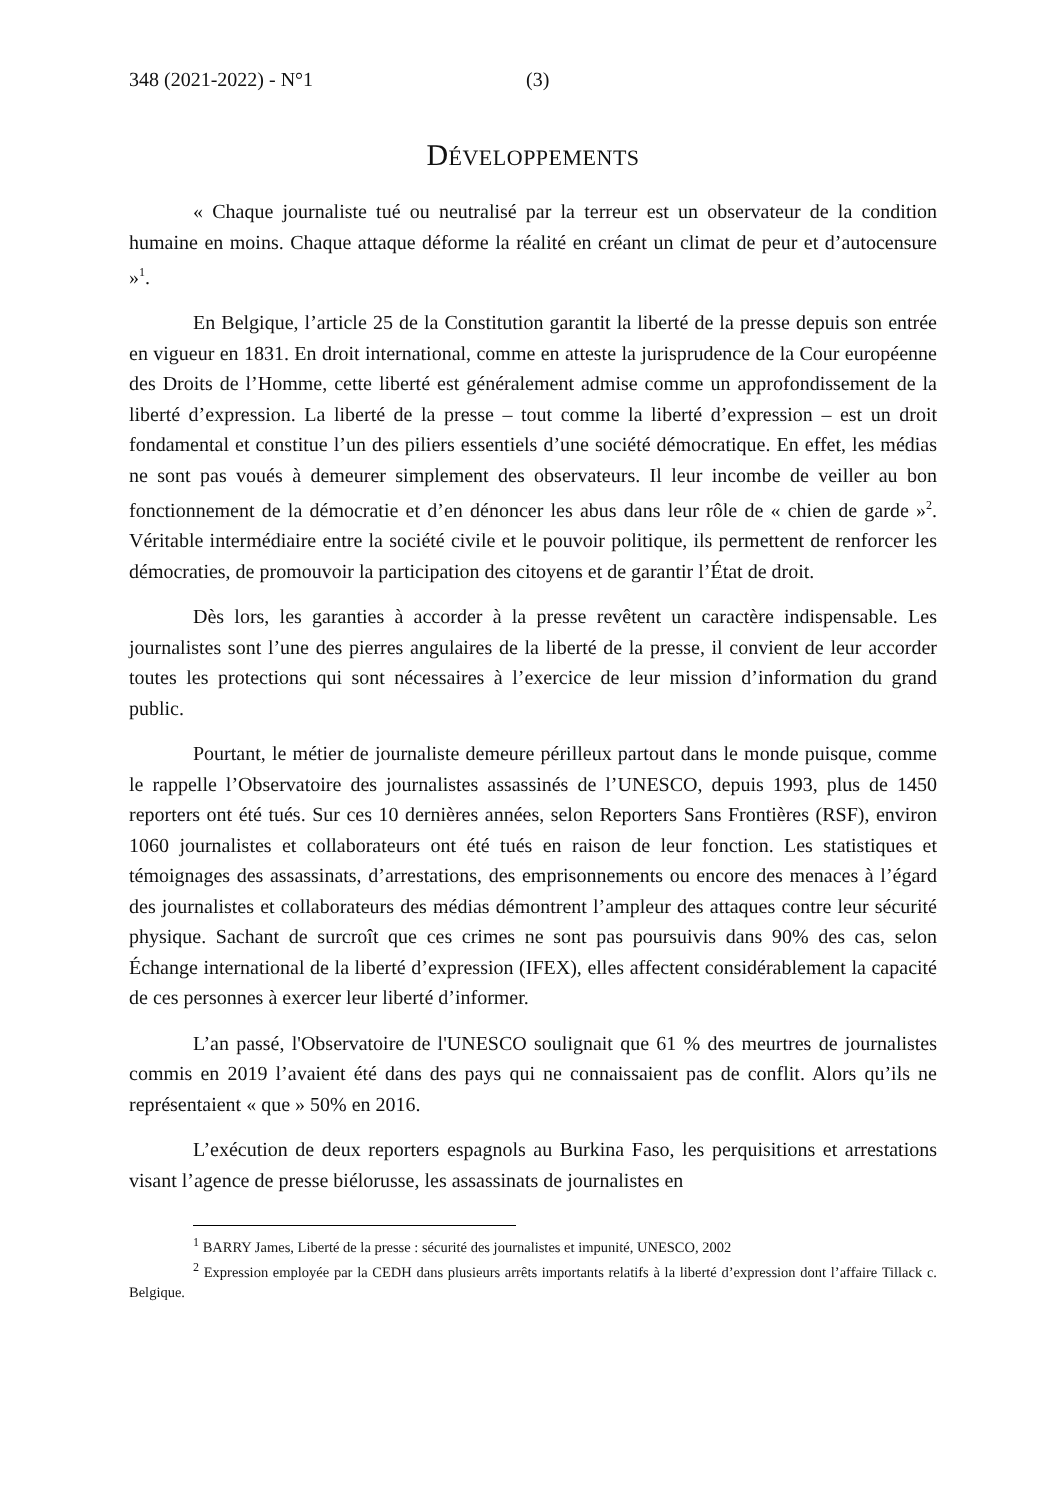348 (2021-2022) - N°1 (3)
DÉVELOPPEMENTS
« Chaque journaliste tué ou neutralisé par la terreur est un observateur de la condition humaine en moins. Chaque attaque déforme la réalité en créant un climat de peur et d’autocensure »<sup>1</sup>.
En Belgique, l’article 25 de la Constitution garantit la liberté de la presse depuis son entrée en vigueur en 1831. En droit international, comme en atteste la jurisprudence de la Cour européenne des Droits de l’Homme, cette liberté est généralement admise comme un approfondissement de la liberté d’expression. La liberté de la presse – tout comme la liberté d’expression – est un droit fondamental et constitue l’un des piliers essentiels d’une société démocratique. En effet, les médias ne sont pas voués à demeurer simplement des observateurs. Il leur incombe de veiller au bon fonctionnement de la démocratie et d’en dénoncer les abus dans leur rôle de « chien de garde »<sup>2</sup>. Véritable intermédiaire entre la société civile et le pouvoir politique, ils permettent de renforcer les démocraties, de promouvoir la participation des citoyens et de garantir l’État de droit.
Dès lors, les garanties à accorder à la presse revêtent un caractère indispensable. Les journalistes sont l’une des pierres angulaires de la liberté de la presse, il convient de leur accorder toutes les protections qui sont nécessaires à l’exercice de leur mission d’information du grand public.
Pourtant, le métier de journaliste demeure périlleux partout dans le monde puisque, comme le rappelle l’Observatoire des journalistes assassinés de l’UNESCO, depuis 1993, plus de 1450 reporters ont été tués. Sur ces 10 dernières années, selon Reporters Sans Frontières (RSF), environ 1060 journalistes et collaborateurs ont été tués en raison de leur fonction. Les statistiques et témoignages des assassinats, d’arrestations, des emprisonnements ou encore des menaces à l’égard des journalistes et collaborateurs des médias démontrent l’ampleur des attaques contre leur sécurité physique. Sachant de surcroît que ces crimes ne sont pas poursuivis dans 90% des cas, selon Échange international de la liberté d’expression (IFEX), elles affectent considérablement la capacité de ces personnes à exercer leur liberté d’informer.
L’an passé, l'Observatoire de l'UNESCO soulignait que 61 % des meurtres de journalistes commis en 2019 l’avaient été dans des pays qui ne connaissaient pas de conflit. Alors qu’ils ne représentaient « que » 50% en 2016.
L’exécution de deux reporters espagnols au Burkina Faso, les perquisitions et arrestations visant l’agence de presse biélorusse, les assassinats de journalistes en
<sup>1</sup> BARRY James, Liberté de la presse : sécurité des journalistes et impunité, UNESCO, 2002
<sup>2</sup> Expression employée par la CEDH dans plusieurs arrêts importants relatifs à la liberté d’expression dont l’affaire Tillack c. Belgique.